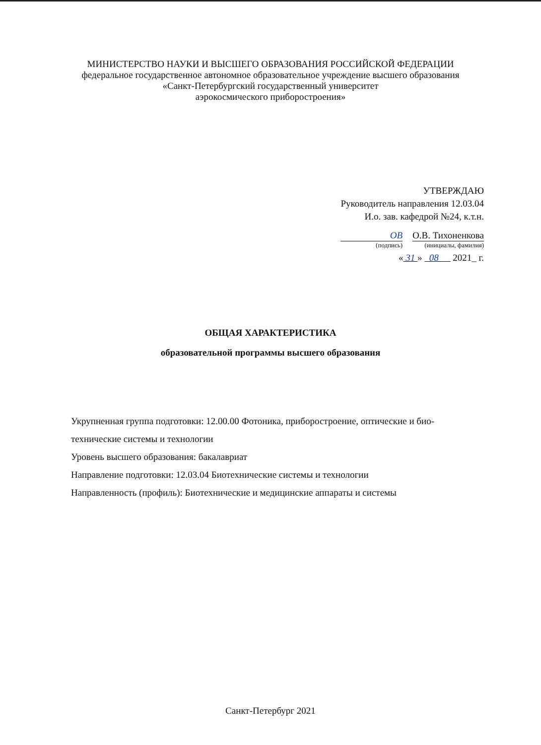МИНИСТЕРСТВО НАУКИ И ВЫСШЕГО ОБРАЗОВАНИЯ РОССИЙСКОЙ ФЕДЕРАЦИИ
федеральное государственное автономное образовательное учреждение высшего образования
«Санкт-Петербургский государственный университет
аэрокосмического приборостроения»
УТВЕРЖДАЮ
Руководитель направления 12.03.04
И.о. зав. кафедрой №24, к.т.н.
ОВ
(подпись)
О.В. Тихоненкова
(инициалы, фамилия)
« 31 » 08 2021_ г.
ОБЩАЯ ХАРАКТЕРИСТИКА
образовательной программы высшего образования
Укрупненная группа подготовки: 12.00.00 Фотоника, приборостроение, оптические и био-технические системы и технологии
Уровень высшего образования: бакалавриат
Направление подготовки: 12.03.04 Биотехнические системы и технологии
Направленность (профиль): Биотехнические и медицинские аппараты и системы
Санкт-Петербург 2021